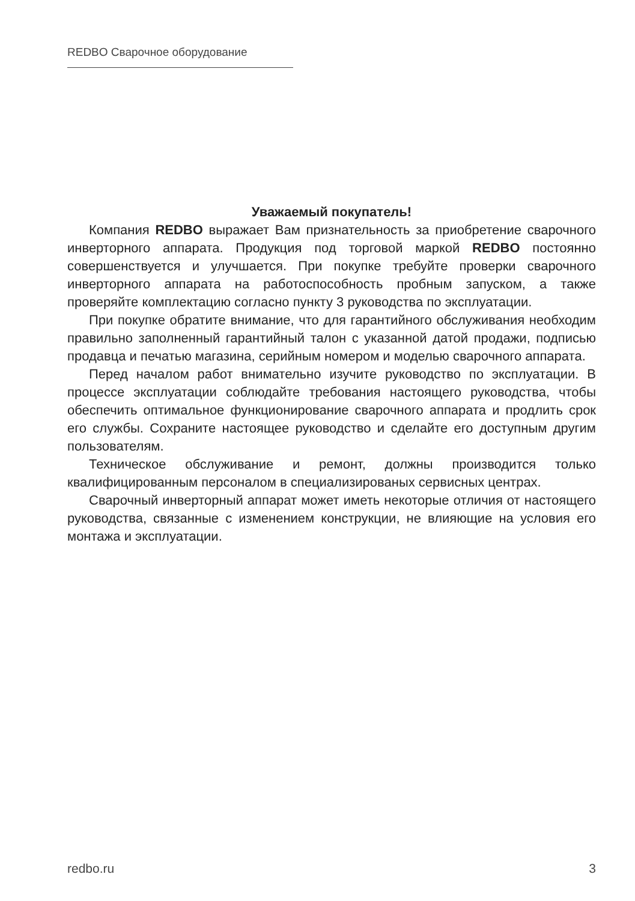REDBO Сварочное оборудование
Уважаемый покупатель!
Компания REDBO выражает Вам признательность за приобретение сварочного инверторного аппарата. Продукция под торговой маркой REDBO постоянно совершенствуется и улучшается. При покупке требуйте проверки сварочного инверторного аппарата на работоспособность пробным запуском, а также проверяйте комплектацию согласно пункту 3 руководства по эксплуатации.
При покупке обратите внимание, что для гарантийного обслуживания необходим правильно заполненный гарантийный талон с указанной датой продажи, подписью продавца и печатью магазина, серийным номером и моделью сварочного аппарата.
Перед началом работ внимательно изучите руководство по эксплуатации. В процессе эксплуатации соблюдайте требования настоящего руководства, чтобы обеспечить оптимальное функционирование сварочного аппарата и продлить срок его службы. Сохраните настоящее руководство и сделайте его доступным другим пользователям.
Техническое обслуживание и ремонт, должны производится только квалифицированным персоналом в специализированых сервисных центрах.
Сварочный инверторный аппарат может иметь некоторые отличия от настоящего руководства, связанные с изменением конструкции, не влияющие на условия его монтажа и эксплуатации.
redbo.ru 3